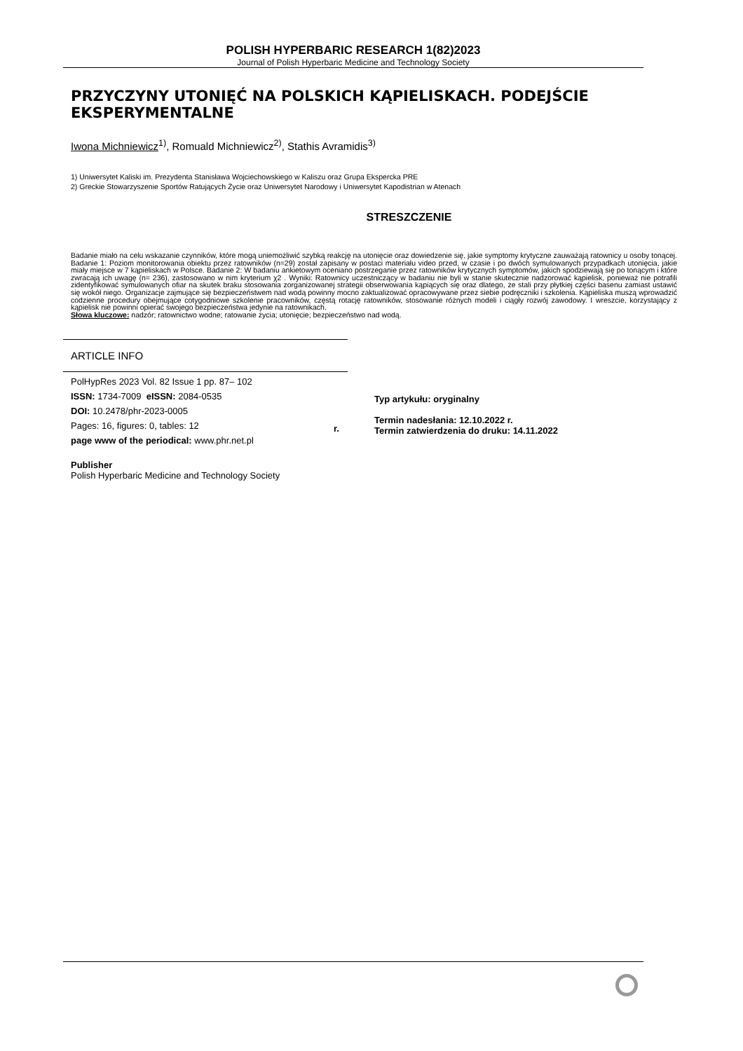POLISH HYPERBARIC RESEARCH 1(82)2023
Journal of Polish Hyperbaric Medicine and Technology Society
PRZYCZYNY UTONIĘĆ NA POLSKICH KĄPIELISKACH. PODEJŚCIE EKSPERYMENTALNE
Iwona Michniewicz<sup>1)</sup>, Romuald Michniewicz<sup>2)</sup>, Stathis Avramidis<sup>3)</sup>
1) Uniwersytet Kaliski im. Prezydenta Stanisława Wojciechowskiego w Kaliszu oraz Grupa Ekspercka PRE
2) Greckie Stowarzyszenie Sportów Ratujących Życie oraz Uniwersytet Narodowy i Uniwersytet Kapodistrian w Atenach
STRESZCZENIE
Badanie miało na celu wskazanie czynników, które mogą uniemożliwić szybką reakcję na utonięcie oraz dowiedzenie się, jakie symptomy krytyczne zauważają ratownicy u osoby tonącej. Badanie 1: Poziom monitorowania obiektu przez ratowników (n=29) został zapisany w postaci materiału video przed, w czasie i po dwóch symulowanych przypadkach utonięcia, jakie miały miejsce w 7 kąpieliskach w Polsce. Badanie 2: W badaniu ankietowym oceniano postrzeganie przez ratowników krytycznych symptomów, jakich spodziewają się po tonącym i które zwracają ich uwagę (n= 236), zastosowano w nim kryterium χ2 . Wyniki: Ratownicy uczestniczący w badaniu nie byli w stanie skutecznie nadzorować kąpielisk, ponieważ nie potrafili zidentyfikować symulowanych ofiar na skutek braku stosowania zorganizowanej strategii obserwowania kąpiących się oraz dlatego, że stali przy płytkiej części basenu zamiast ustawić się wokół niego. Organizacje zajmujące się bezpieczeństwem nad wodą powinny mocno zaktualizować opracowywane przez siebie podręczniki i szkolenia. Kąpieliska muszą wprowadzić codzienne procedury obejmujące cotygodniowe szkolenie pracowników, częstą rotację ratowników, stosowanie różnych modeli i ciągły rozwój zawodowy. I wreszcie, korzystający z kąpielisk nie powinni opierać swojego bezpieczeństwa jedynie na ratownikach.
Słowa kluczowe: nadzór; ratownictwo wodne; ratowanie życia; utonięcie; bezpieczeństwo nad wodą.
ARTICLE INFO
PolHypRes 2023 Vol. 82 Issue 1 pp. 87– 102
ISSN: 1734-7009 eISSN: 2084-0535
DOI: 10.2478/phr-2023-0005
Pages: 16, figures: 0, tables: 12
page www of the periodical: www.phr.net.pl
Publisher
Polish Hyperbaric Medicine and Technology Society
r.
Typ artykułu: oryginalny
Termin nadesłania: 12.10.2022 r.
Termin zatwierdzenia do druku: 14.11.2022